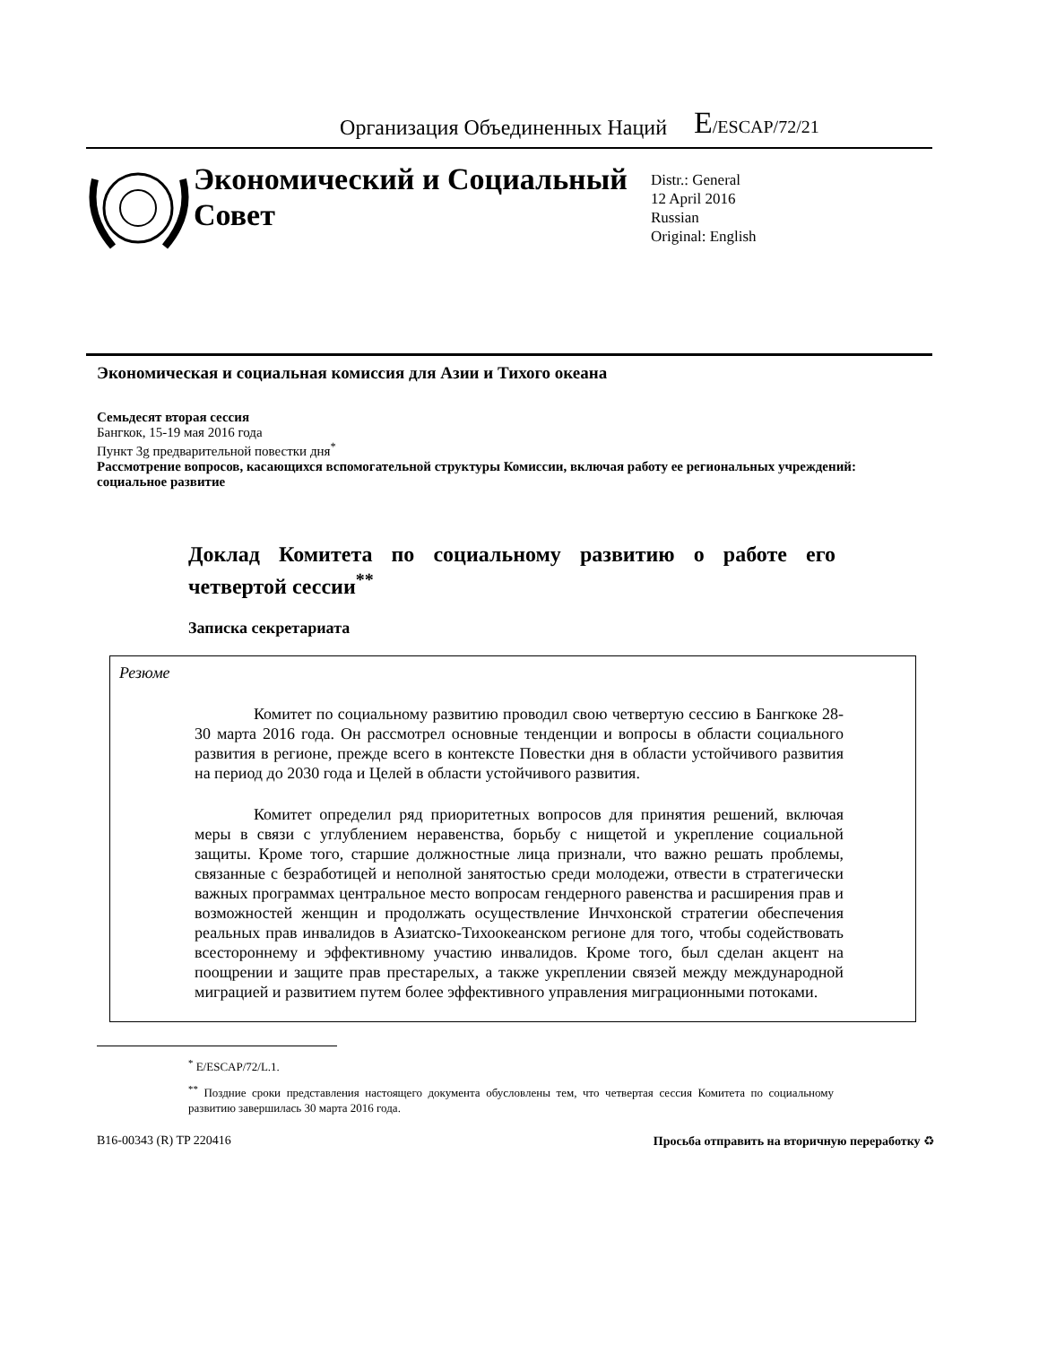Организация Объединенных Наций
E/ESCAP/72/21
Экономический и Социальный Совет
Distr.: General
12 April 2016
Russian
Original: English
Экономическая и социальная комиссия для Азии и Тихого океана
Семьдесят вторая сессия
Бангкок, 15-19 мая 2016 года
Пункт 3g предварительной повестки дня<sup>*</sup>
Рассмотрение вопросов, касающихся вспомогательной структуры Комиссии, включая работу ее региональных учреждений: социальное развитие
Доклад Комитета по социальному развитию о работе его четвертой сессии<sup>**</sup>
Записка секретариата
Резюме
Комитет по социальному развитию проводил свою четвертую сессию в Бангкоке 28-30 марта 2016 года. Он рассмотрел основные тенденции и вопросы в области социального развития в регионе, прежде всего в контексте Повестки дня в области устойчивого развития на период до 2030 года и Целей в области устойчивого развития.
Комитет определил ряд приоритетных вопросов для принятия решений, включая меры в связи с углублением неравенства, борьбу с нищетой и укрепление социальной защиты. Кроме того, старшие должностные лица признали, что важно решать проблемы, связанные с безработицей и неполной занятостью среди молодежи, отвести в стратегически важных программах центральное место вопросам гендерного равенства и расширения прав и возможностей женщин и продолжать осуществление Инчхонской стратегии обеспечения реальных прав инвалидов в Азиатско-Тихоокеанском регионе для того, чтобы содействовать всестороннему и эффективному участию инвалидов. Кроме того, был сделан акцент на поощрении и защите прав престарелых, а также укреплении связей между международной миграцией и развитием путем более эффективного управления миграционными потоками.
<sup>*</sup> E/ESCAP/72/L.1.
<sup>**</sup> Поздние сроки представления настоящего документа обусловлены тем, что четвертая сессия Комитета по социальному развитию завершилась 30 марта 2016 года.
B16-00343 (R) TP 220416 Просьба отправить на вторичную переработку ♻